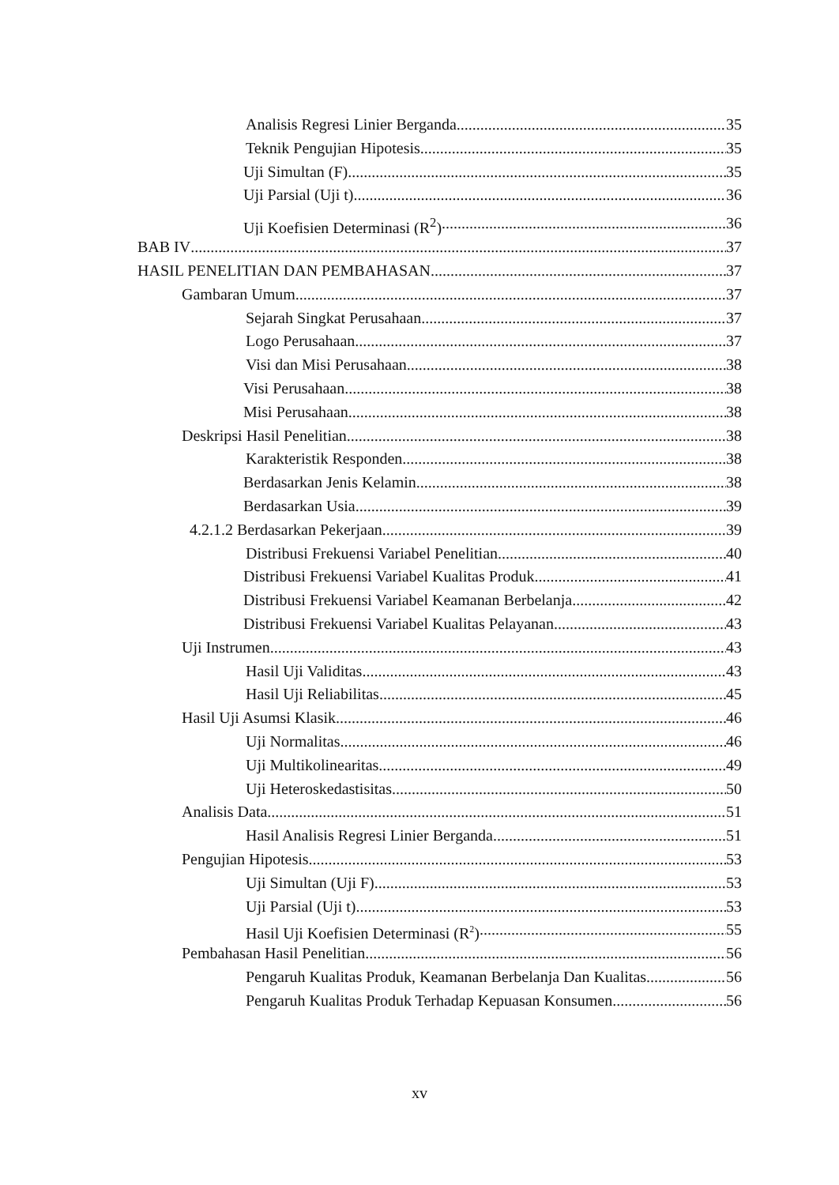Analisis Regresi Linier Berganda 35
Teknik Pengujian Hipotesis 35
Uji Simultan (F) 35
Uji Parsial (Uji t) 36
Uji Koefisien Determinasi (R<sup>2</sup>) 36
BAB IV 37
HASIL PENELITIAN DAN PEMBAHASAN 37
Gambaran Umum 37
Sejarah Singkat Perusahaan 37
Logo Perusahaan 37
Visi dan Misi Perusahaan 38
Visi Perusahaan 38
Misi Perusahaan 38
Deskripsi Hasil Penelitian 38
Karakteristik Responden 38
Berdasarkan Jenis Kelamin 38
Berdasarkan Usia 39
4.2.1.2 Berdasarkan Pekerjaan 39
Distribusi Frekuensi Variabel Penelitian 40
Distribusi Frekuensi Variabel Kualitas Produk 41
Distribusi Frekuensi Variabel Keamanan Berbelanja 42
Distribusi Frekuensi Variabel Kualitas Pelayanan 43
Uji Instrumen 43
Hasil Uji Validitas 43
Hasil Uji Reliabilitas 45
Hasil Uji Asumsi Klasik 46
Uji Normalitas 46
Uji Multikolinearitas 49
Uji Heteroskedastisitas 50
Analisis Data 51
Hasil Analisis Regresi Linier Berganda 51
Pengujian Hipotesis 53
Uji Simultan (Uji F) 53
Uji Parsial (Uji t) 53
Hasil Uji Koefisien Determinasi (R<sup>2</sup>) 55
Pembahasan Hasil Penelitian 56
Pengaruh Kualitas Produk, Keamanan Berbelanja Dan Kualitas 56
Pengaruh Kualitas Produk Terhadap Kepuasan Konsumen 56
xv